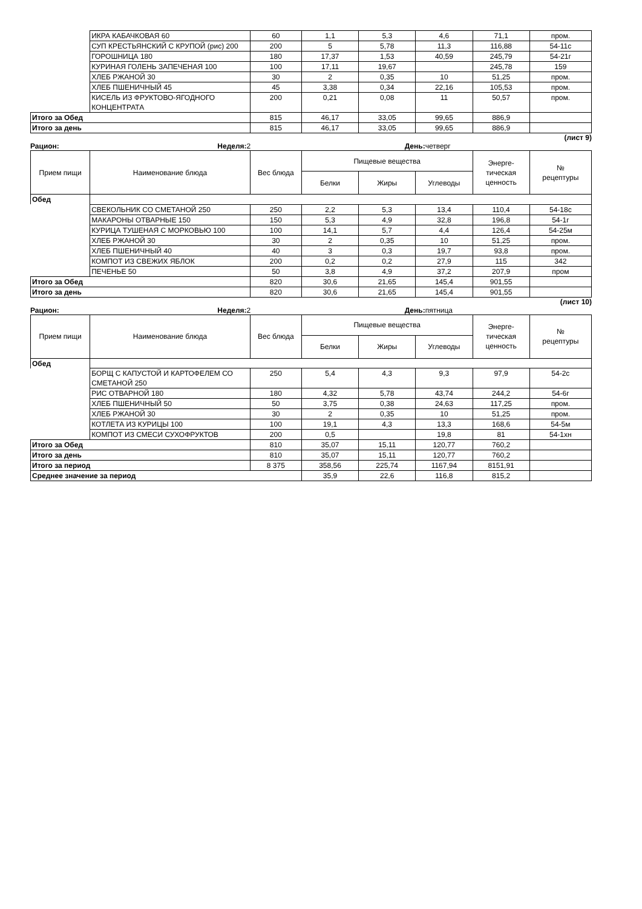| | ИКРА КАБАЧКОВАЯ 60 | 60 | 1,1 | 5,3 | 4,6 | 71,1 | пром. |
| | СУП КРЕСТЬЯНСКИЙ С КРУПОЙ (рис) 200 | 200 | 5 | 5,78 | 11,3 | 116,88 | 54-11с |
| | ГОРОШНИЦА 180 | 180 | 17,37 | 1,53 | 40,59 | 245,79 | 54-21г |
| | КУРИНАЯ ГОЛЕНЬ ЗАПЕЧЕНАЯ 100 | 100 | 17,11 | 19,67 | | 245,78 | 159 |
| | ХЛЕБ РЖАНОЙ 30 | 30 | 2 | 0,35 | 10 | 51,25 | пром. |
| | ХЛЕБ ПШЕНИЧНЫЙ 45 | 45 | 3,38 | 0,34 | 22,16 | 105,53 | пром. |
| | КИСЕЛЬ ИЗ ФРУКТОВО-ЯГОДНОГО КОНЦЕНТРАТА | 200 | 0,21 | 0,08 | 11 | 50,57 | пром. |
| Итого за Обед | | 815 | 46,17 | 33,05 | 99,65 | 886,9 | |
| Итого за день | | 815 | 46,17 | 33,05 | 99,65 | 886,9 | |
(лист 9)
Рацион: Неделя: 2 День: четверг
| Прием пищи | Наименование блюда | Вес блюда | Пищевые вещества | | | Энерге- тическая ценность | № рецептуры |
| --- | --- | --- | --- | --- | --- | --- | --- |
| | | | Белки | Жиры | Углеводы | | |
| Обед | | | | | | | |
| | СВЕКОЛЬНИК СО СМЕТАНОЙ 250 | 250 | 2,2 | 5,3 | 13,4 | 110,4 | 54-18с |
| | МАКАРОНЫ ОТВАРНЫЕ 150 | 150 | 5,3 | 4,9 | 32,8 | 196,8 | 54-1г |
| | КУРИЦА ТУШЕНАЯ С МОРКОВЬЮ 100 | 100 | 14,1 | 5,7 | 4,4 | 126,4 | 54-25м |
| | ХЛЕБ РЖАНОЙ 30 | 30 | 2 | 0,35 | 10 | 51,25 | пром. |
| | ХЛЕБ ПШЕНИЧНЫЙ 40 | 40 | 3 | 0,3 | 19,7 | 93,8 | пром. |
| | КОМПОТ ИЗ СВЕЖИХ ЯБЛОК | 200 | 0,2 | 0,2 | 27,9 | 115 | 342 |
| | ПЕЧЕНЬЕ 50 | 50 | 3,8 | 4,9 | 37,2 | 207,9 | пром |
| Итого за Обед | | 820 | 30,6 | 21,65 | 145,4 | 901,55 | |
| Итого за день | | 820 | 30,6 | 21,65 | 145,4 | 901,55 | |
(лист 10)
Рацион: Неделя: 2 День: пятница
| Прием пищи | Наименование блюда | Вес блюда | Пищевые вещества | | | Энерге- тическая ценность | № рецептуры |
| --- | --- | --- | --- | --- | --- | --- | --- |
| | | | Белки | Жиры | Углеводы | | |
| Обед | | | | | | | |
| | БОРЩ С КАПУСТОЙ И КАРТОФЕЛЕМ СО СМЕТАНОЙ 250 | 250 | 5,4 | 4,3 | 9,3 | 97,9 | 54-2с |
| | РИС ОТВАРНОЙ 180 | 180 | 4,32 | 5,78 | 43,74 | 244,2 | 54-6г |
| | ХЛЕБ ПШЕНИЧНЫЙ 50 | 50 | 3,75 | 0,38 | 24,63 | 117,25 | пром. |
| | ХЛЕБ РЖАНОЙ 30 | 30 | 2 | 0,35 | 10 | 51,25 | пром. |
| | КОТЛЕТА ИЗ КУРИЦЫ 100 | 100 | 19,1 | 4,3 | 13,3 | 168,6 | 54-5м |
| | КОМПОТ ИЗ СМЕСИ СУХОФРУКТОВ | 200 | 0,5 | | 19,8 | 81 | 54-1хн |
| Итого за Обед | | 810 | 35,07 | 15,11 | 120,77 | 760,2 | |
| Итого за день | | 810 | 35,07 | 15,11 | 120,77 | 760,2 | |
| Итого за период | | 8 375 | 358,56 | 225,74 | 1167,94 | 8151,91 | |
| Среднее значение за период | | | 35,9 | 22,6 | 116,8 | 815,2 | |